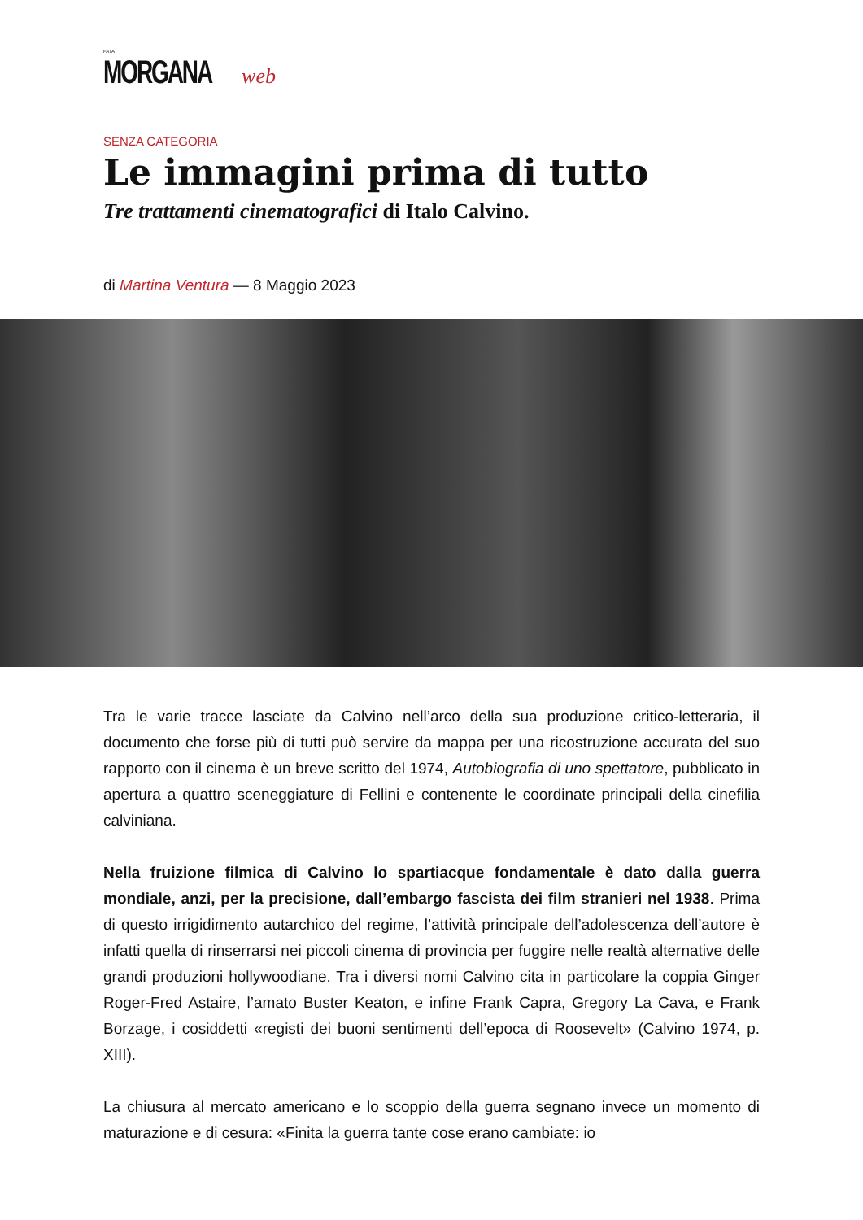FATA
MORGANA web
SENZA CATEGORIA
Le immagini prima di tutto
Tre trattamenti cinematografici di Italo Calvino.
di Martina Ventura — 8 Maggio 2023
Tra le varie tracce lasciate da Calvino nell’arco della sua produzione critico-letteraria, il documento che forse più di tutti può servire da mappa per una ricostruzione accurata del suo rapporto con il cinema è un breve scritto del 1974, Autobiografia di uno spettatore, pubblicato in apertura a quattro sceneggiature di Fellini e contenente le coordinate principali della cinefilia calviniana.
Nella fruizione filmica di Calvino lo spartiacque fondamentale è dato dalla guerra mondiale, anzi, per la precisione, dall’embargo fascista dei film stranieri nel 1938. Prima di questo irrigidimento autarchico del regime, l’attività principale dell’adolescenza dell’autore è infatti quella di rinserrarsi nei piccoli cinema di provincia per fuggire nelle realtà alternative delle grandi produzioni hollywoodiane. Tra i diversi nomi Calvino cita in particolare la coppia Ginger Roger-Fred Astaire, l’amato Buster Keaton, e infine Frank Capra, Gregory La Cava, e Frank Borzage, i cosiddetti «registi dei buoni sentimenti dell’epoca di Roosevelt» (Calvino 1974, p. XIII).
La chiusura al mercato americano e lo scoppio della guerra segnano invece un momento di maturazione e di cesura: «Finita la guerra tante cose erano cambiate: io